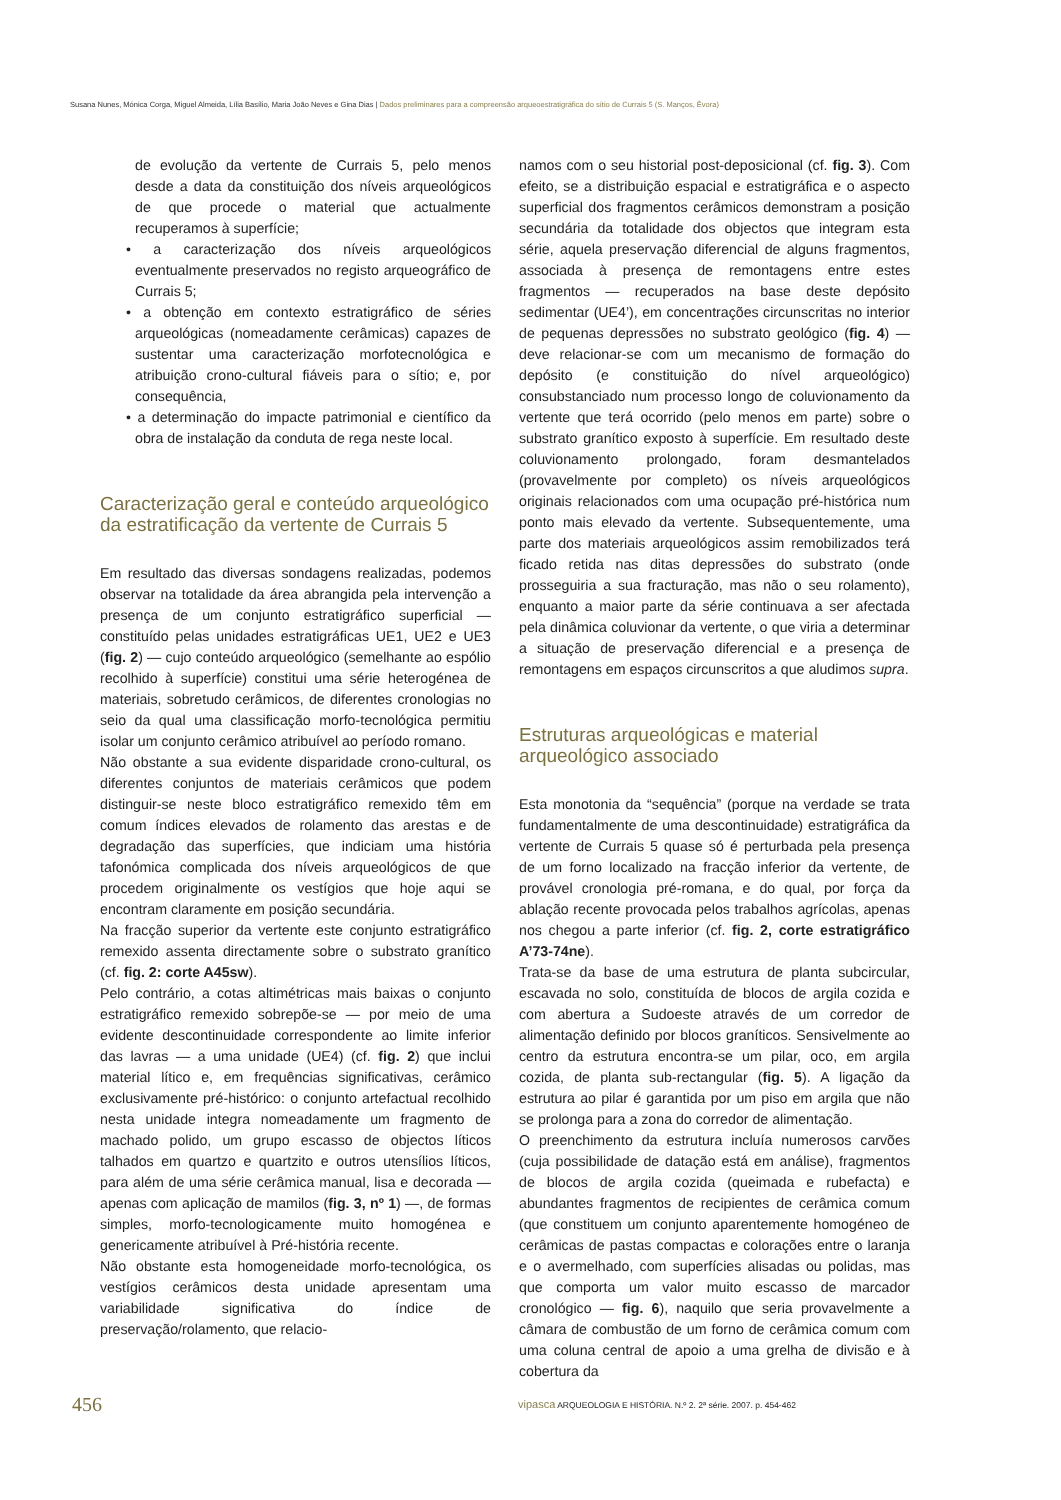Susana Nunes, Mónica Corga, Miguel Almeida, Lília Basílio, Maria João Neves e Gina Dias | Dados preliminares para a compreensão arqueoestratigráfica do sítio de Currais 5 (S. Manços, Évora)
de evolução da vertente de Currais 5, pelo menos desde a data da constituição dos níveis arqueológicos de que procede o material que actualmente recuperamos à superfície;
• a caracterização dos níveis arqueológicos eventualmente preservados no registo arqueográfico de Currais 5;
• a obtenção em contexto estratigráfico de séries arqueológicas (nomeadamente cerâmicas) capazes de sustentar uma caracterização morfotecnológica e atribuição crono-cultural fiáveis para o sítio; e, por consequência,
• a determinação do impacte patrimonial e científico da obra de instalação da conduta de rega neste local.
Caracterização geral e conteúdo arqueológico da estratificação da vertente de Currais 5
Em resultado das diversas sondagens realizadas, podemos observar na totalidade da área abrangida pela intervenção a presença de um conjunto estratigráfico superficial — constituído pelas unidades estratigráficas UE1, UE2 e UE3 (fig. 2) — cujo conteúdo arqueológico (semelhante ao espólio recolhido à superfície) constitui uma série heterogénea de materiais, sobretudo cerâmicos, de diferentes cronologias no seio da qual uma classificação morfo-tecnológica permitiu isolar um conjunto cerâmico atribuível ao período romano.
Não obstante a sua evidente disparidade crono-cultural, os diferentes conjuntos de materiais cerâmicos que podem distinguir-se neste bloco estratigráfico remexido têm em comum índices elevados de rolamento das arestas e de degradação das superfícies, que indiciam uma história tafonómica complicada dos níveis arqueológicos de que procedem originalmente os vestígios que hoje aqui se encontram claramente em posição secundária.
Na fracção superior da vertente este conjunto estratigráfico remexido assenta directamente sobre o substrato granítico (cf. fig. 2: corte A45sw).
Pelo contrário, a cotas altimétricas mais baixas o conjunto estratigráfico remexido sobrepõe-se — por meio de uma evidente descontinuidade correspondente ao limite inferior das lavras — a uma unidade (UE4) (cf. fig. 2) que inclui material lítico e, em frequências significativas, cerâmico exclusivamente pré-histórico: o conjunto artefactual recolhido nesta unidade integra nomeadamente um fragmento de machado polido, um grupo escasso de objectos líticos talhados em quartzo e quartzito e outros utensílios líticos, para além de uma série cerâmica manual, lisa e decorada — apenas com aplicação de mamilos (fig. 3, nº 1) —, de formas simples, morfo-tecnologicamente muito homogénea e genericamente atribuível à Pré-história recente.
Não obstante esta homogeneidade morfo-tecnológica, os vestígios cerâmicos desta unidade apresentam uma variabilidade significativa do índice de preservação/rolamento, que relacio-
namos com o seu historial post-deposicional (cf. fig. 3). Com efeito, se a distribuição espacial e estratigráfica e o aspecto superficial dos fragmentos cerâmicos demonstram a posição secundária da totalidade dos objectos que integram esta série, aquela preservação diferencial de alguns fragmentos, associada à presença de remontagens entre estes fragmentos — recuperados na base deste depósito sedimentar (UE4’), em concentrações circunscritas no interior de pequenas depressões no substrato geológico (fig. 4) — deve relacionar-se com um mecanismo de formação do depósito (e constituição do nível arqueológico) consubstanciado num processo longo de coluvionamento da vertente que terá ocorrido (pelo menos em parte) sobre o substrato granítico exposto à superfície. Em resultado deste coluvionamento prolongado, foram desmantelados (provavelmente por completo) os níveis arqueológicos originais relacionados com uma ocupação pré-histórica num ponto mais elevado da vertente. Subsequentemente, uma parte dos materiais arqueológicos assim remobilizados terá ficado retida nas ditas depressões do substrato (onde prosseguiria a sua fracturação, mas não o seu rolamento), enquanto a maior parte da série continuava a ser afectada pela dinâmica coluvionar da vertente, o que viria a determinar a situação de preservação diferencial e a presença de remontagens em espaços circunscritos a que aludimos supra.
Estruturas arqueológicas e material arqueológico associado
Esta monotonia da “sequência” (porque na verdade se trata fundamentalmente de uma descontinuidade) estratigráfica da vertente de Currais 5 quase só é perturbada pela presença de um forno localizado na fracção inferior da vertente, de provável cronologia pré-romana, e do qual, por força da ablação recente provocada pelos trabalhos agrícolas, apenas nos chegou a parte inferior (cf. fig. 2, corte estratigráfico A’73-74ne).
Trata-se da base de uma estrutura de planta subcircular, escavada no solo, constituída de blocos de argila cozida e com abertura a Sudoeste através de um corredor de alimentação definido por blocos graníticos. Sensivelmente ao centro da estrutura encontra-se um pilar, oco, em argila cozida, de planta sub-rectangular (fig. 5). A ligação da estrutura ao pilar é garantida por um piso em argila que não se prolonga para a zona do corredor de alimentação.
O preenchimento da estrutura incluía numerosos carvões (cuja possibilidade de datação está em análise), fragmentos de blocos de argila cozida (queimada e rubefacta) e abundantes fragmentos de recipientes de cerâmica comum (que constituem um conjunto aparentemente homogéneo de cerâmicas de pastas compactas e colorações entre o laranja e o avermelhado, com superfícies alisadas ou polidas, mas que comporta um valor muito escasso de marcador cronológico — fig. 6), naquilo que seria provavelmente a câmara de combustão de um forno de cerâmica comum com uma coluna central de apoio a uma grelha de divisão e à cobertura da
456
vipasca ARQUEOLOGIA E HISTÓRIA. N.º 2. 2ª série. 2007. p. 454-462